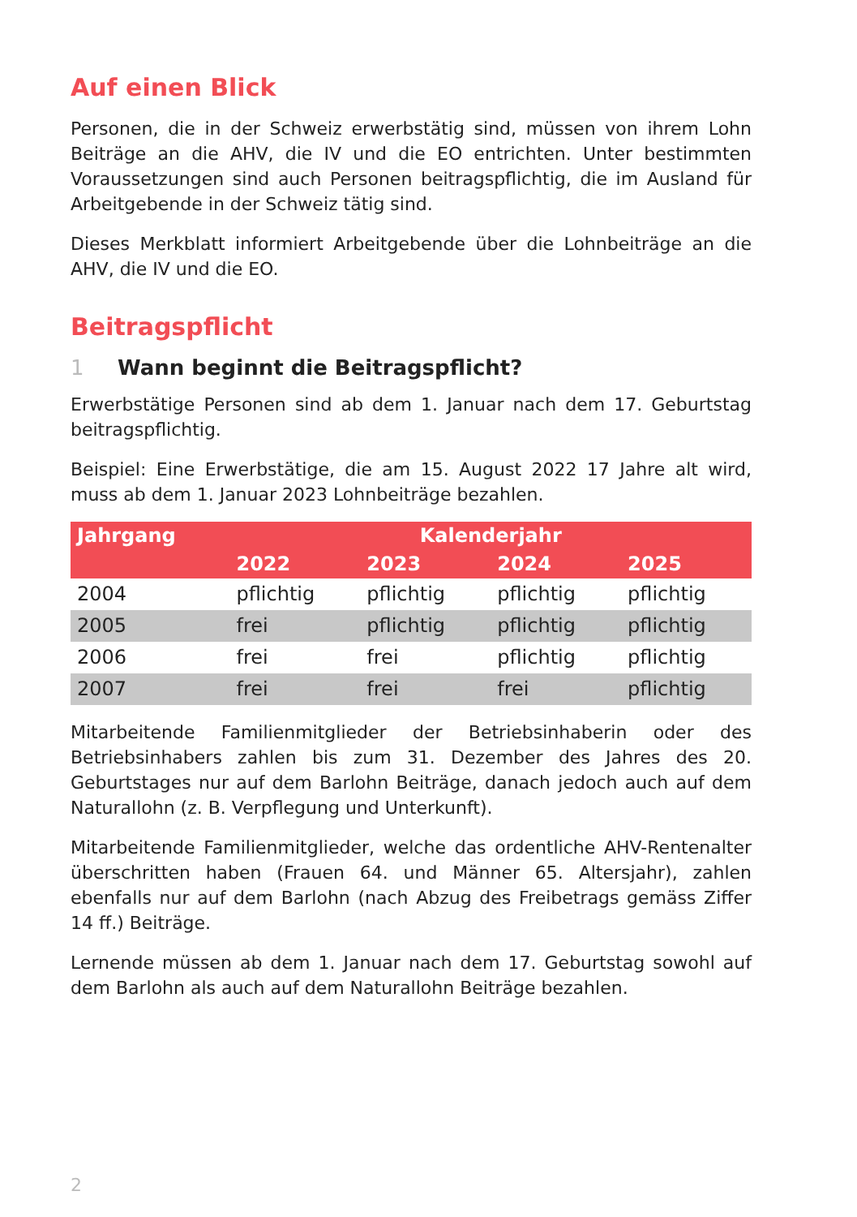Auf einen Blick
Personen, die in der Schweiz erwerbstätig sind, müssen von ihrem Lohn Beiträge an die AHV, die IV und die EO entrichten. Unter bestimmten Voraussetzungen sind auch Personen beitragspflichtig, die im Ausland für Arbeitgebende in der Schweiz tätig sind.
Dieses Merkblatt informiert Arbeitgebende über die Lohnbeiträge an die AHV, die IV und die EO.
Beitragspflicht
1 Wann beginnt die Beitragspflicht?
Erwerbstätige Personen sind ab dem 1. Januar nach dem 17. Geburtstag beitragspflichtig.
Beispiel: Eine Erwerbstätige, die am 15. August 2022 17 Jahre alt wird, muss ab dem 1. Januar 2023 Lohnbeiträge bezahlen.
| Jahrgang | Kalenderjahr | | | |
| --- | --- | --- | --- | --- |
| | 2022 | 2023 | 2024 | 2025 |
| 2004 | pflichtig | pflichtig | pflichtig | pflichtig |
| 2005 | frei | pflichtig | pflichtig | pflichtig |
| 2006 | frei | frei | pflichtig | pflichtig |
| 2007 | frei | frei | frei | pflichtig |
Mitarbeitende Familienmitglieder der Betriebsinhaberin oder des Betriebsinhabers zahlen bis zum 31. Dezember des Jahres des 20. Geburtstages nur auf dem Barlohn Beiträge, danach jedoch auch auf dem Naturallohn (z. B. Verpflegung und Unterkunft).
Mitarbeitende Familienmitglieder, welche das ordentliche AHV-Rentenalter überschritten haben (Frauen 64. und Männer 65. Altersjahr), zahlen ebenfalls nur auf dem Barlohn (nach Abzug des Freibetrags gemäss Ziffer 14 ff.) Beiträge.
Lernende müssen ab dem 1. Januar nach dem 17. Geburtstag sowohl auf dem Barlohn als auch auf dem Naturallohn Beiträge bezahlen.
2